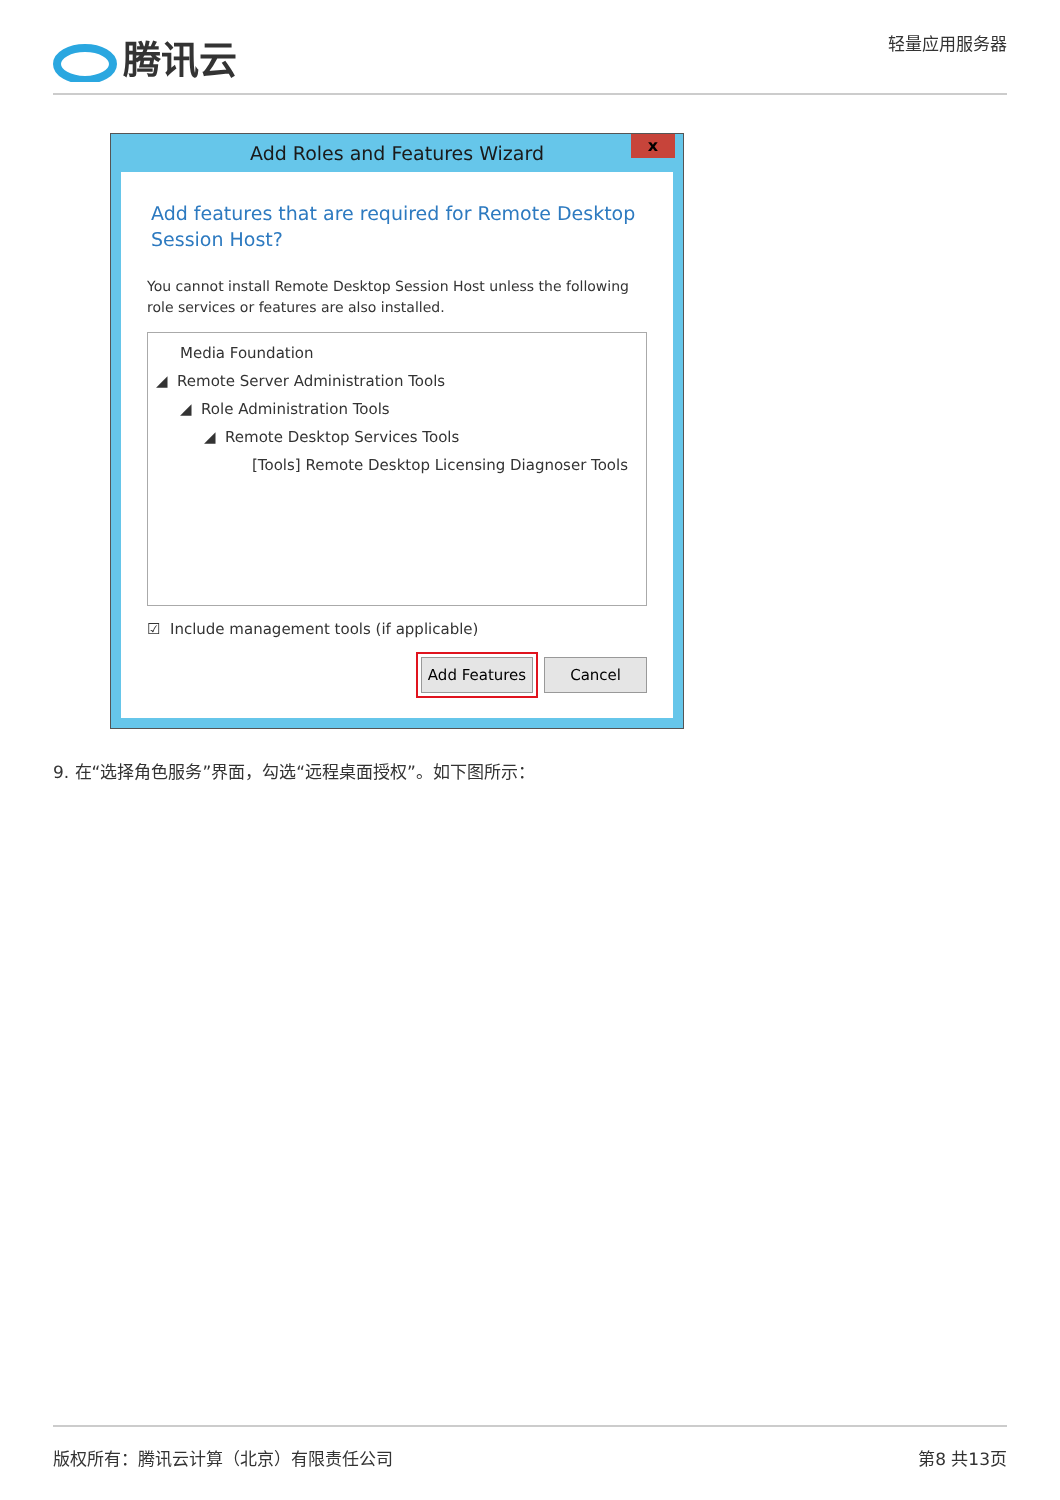腾讯云
轻量应用服务器
Add Roles and Features Wizard
x
Add features that are required for Remote Desktop Session Host?
You cannot install Remote Desktop Session Host unless the following role services or features are also installed.
Media Foundation
◢ Remote Server Administration Tools
◢ Role Administration Tools
◢ Remote Desktop Services Tools
[Tools] Remote Desktop Licensing Diagnoser Tools
☑ Include management tools (if applicable)
Add Features Cancel
9. 在“选择角色服务”界面，勾选“远程桌面授权”。如下图所示：
版权所有：腾讯云计算（北京）有限责任公司 第8 共13页